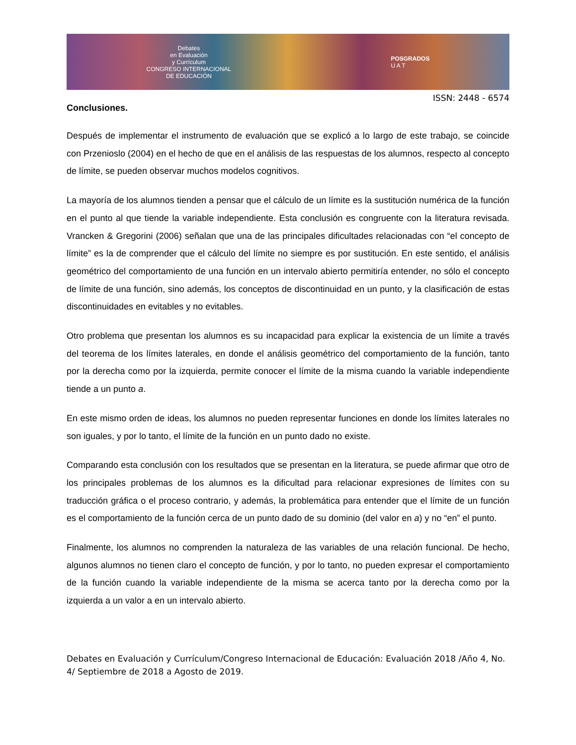Debates
en Evaluación
y Currículum
CONGRESO INTERNACIONAL
DE EDUCACIÓN
POSGRADOS
U A T
ISSN: 2448 - 6574
Conclusiones.
Después de implementar el instrumento de evaluación que se explicó a lo largo de este trabajo, se coincide con Przenioslo (2004) en el hecho de que en el análisis de las respuestas de los alumnos, respecto al concepto de límite, se pueden observar muchos modelos cognitivos.
La mayoría de los alumnos tienden a pensar que el cálculo de un límite es la sustitución numérica de la función en el punto al que tiende la variable independiente. Esta conclusión es congruente con la literatura revisada. Vrancken & Gregorini (2006) señalan que una de las principales dificultades relacionadas con “el concepto de límite” es la de comprender que el cálculo del límite no siempre es por sustitución. En este sentido, el análisis geométrico del comportamiento de una función en un intervalo abierto permitiría entender, no sólo el concepto de límite de una función, sino además, los conceptos de discontinuidad en un punto, y la clasificación de estas discontinuidades en evitables y no evitables.
Otro problema que presentan los alumnos es su incapacidad para explicar la existencia de un límite a través del teorema de los límites laterales, en donde el análisis geométrico del comportamiento de la función, tanto por la derecha como por la izquierda, permite conocer el límite de la misma cuando la variable independiente tiende a un punto a.
En este mismo orden de ideas, los alumnos no pueden representar funciones en donde los límites laterales no son iguales, y por lo tanto, el límite de la función en un punto dado no existe.
Comparando esta conclusión con los resultados que se presentan en la literatura, se puede afirmar que otro de los principales problemas de los alumnos es la dificultad para relacionar expresiones de límites con su traducción gráfica o el proceso contrario, y además, la problemática para entender que el límite de un función es el comportamiento de la función cerca de un punto dado de su dominio (del valor en a) y no “en” el punto.
Finalmente, los alumnos no comprenden la naturaleza de las variables de una relación funcional. De hecho, algunos alumnos no tienen claro el concepto de función, y por lo tanto, no pueden expresar el comportamiento de la función cuando la variable independiente de la misma se acerca tanto por la derecha como por la izquierda a un valor a en un intervalo abierto.
Debates en Evaluación y Currículum/Congreso Internacional de Educación: Evaluación 2018 /Año 4, No. 4/ Septiembre de 2018 a Agosto de 2019.